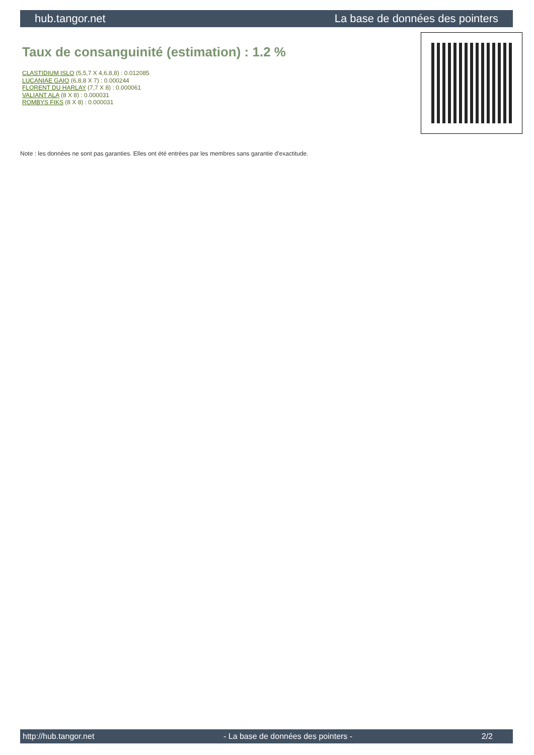hub.tangor.net La base de données des pointers
Taux de consanguinité (estimation) : 1.2 %
CLASTIDIUM ISLO (5,5,7 X 4,6,8,8) : 0.012085
LUCANIAE GAIO (6,8,8 X 7) : 0.000244
FLORENT DU HARLAY (7,7 X 8) : 0.000061
VALIANT ALA (8 X 8) : 0.000031
ROMBYS FIKS (8 X 8) : 0.000031
Note : les données ne sont pas garanties. Elles ont été entrées par les membres sans garantie d'exactitude.
http://hub.tangor.net - La base de données des pointers - 2/2